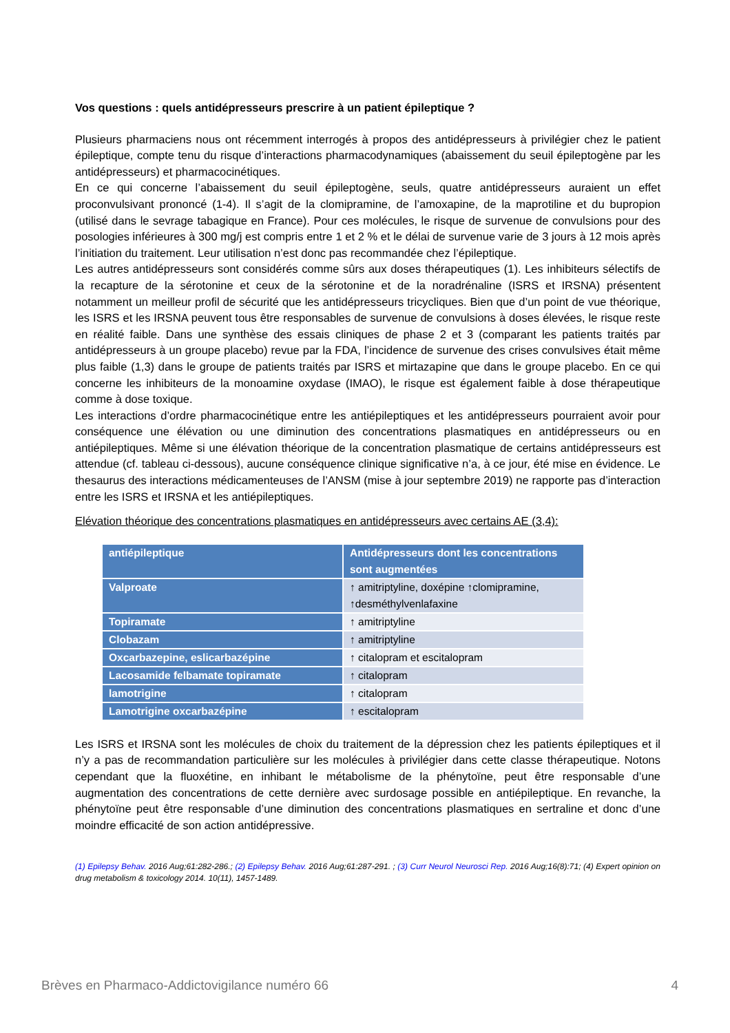Vos questions : quels antidépresseurs prescrire à un patient épileptique ?
Plusieurs pharmaciens nous ont récemment interrogés à propos des antidépresseurs à privilégier chez le patient épileptique, compte tenu du risque d’interactions pharmacodynamiques (abaissement du seuil épileptogène par les antidépresseurs) et pharmacocinétiques.
En ce qui concerne l’abaissement du seuil épileptogène, seuls, quatre antidépresseurs auraient un effet proconvulsivant prononcé (1-4). Il s’agit de la clomipramine, de l’amoxapine, de la maprotiline et du bupropion (utilisé dans le sevrage tabagique en France). Pour ces molécules, le risque de survenue de convulsions pour des posologies inférieures à 300 mg/j est compris entre 1 et 2 % et le délai de survenue varie de 3 jours à 12 mois après l’initiation du traitement. Leur utilisation n’est donc pas recommandée chez l’épileptique.
Les autres antidépresseurs sont considérés comme sûrs aux doses thérapeutiques (1). Les inhibiteurs sélectifs de la recapture de la sérotonine et ceux de la sérotonine et de la noradrénaline (ISRS et IRSNA) présentent notamment un meilleur profil de sécurité que les antidépresseurs tricycliques. Bien que d’un point de vue théorique, les ISRS et les IRSNA peuvent tous être responsables de survenue de convulsions à doses élevées, le risque reste en réalité faible. Dans une synthèse des essais cliniques de phase 2 et 3 (comparant les patients traités par antidépresseurs à un groupe placebo) revue par la FDA, l’incidence de survenue des crises convulsives était même plus faible (1,3) dans le groupe de patients traités par ISRS et mirtazapine que dans le groupe placebo. En ce qui concerne les inhibiteurs de la monoamine oxydase (IMAO), le risque est également faible à dose thérapeutique comme à dose toxique.
Les interactions d’ordre pharmacocinétique entre les antiépileptiques et les antidépresseurs pourraient avoir pour conséquence une élévation ou une diminution des concentrations plasmatiques en antidépresseurs ou en antiépileptiques. Même si une élévation théorique de la concentration plasmatique de certains antidépresseurs est attendue (cf. tableau ci-dessous), aucune conséquence clinique significative n’a, à ce jour, été mise en évidence. Le thesaurus des interactions médicamenteuses de l’ANSM (mise à jour septembre 2019) ne rapporte pas d’interaction entre les ISRS et IRSNA et les antiépileptiques.
Elévation théorique des concentrations plasmatiques en antidépresseurs avec certains AE (3,4):
| antiépileptique | Antidépresseurs dont les concentrations sont augmentées |
| --- | --- |
| Valproate | ↑ amitriptyline, doxépine ↑clomipramine, ↑desméthylvenlafaxine |
| Topiramate | ↑ amitriptyline |
| Clobazam | ↑ amitriptyline |
| Oxcarbazepine, eslicarbazépine | ↑ citalopram et escitalopram |
| Lacosamide felbamate topiramate | ↑ citalopram |
| lamotrigine | ↑ citalopram |
| Lamotrigine oxcarbazépine | ↑ escitalopram |
Les ISRS et IRSNA sont les molécules de choix du traitement de la dépression chez les patients épileptiques et il n’y a pas de recommandation particulière sur les molécules à privilégier dans cette classe thérapeutique. Notons cependant que la fluoxétine, en inhibant le métabolisme de la phénytoïne, peut être responsable d’une augmentation des concentrations de cette dernière avec surdosage possible en antiépileptique. En revanche, la phénytoïne peut être responsable d’une diminution des concentrations plasmatiques en sertraline et donc d’une moindre efficacité de son action antidépressive.
(1) Epilepsy Behav. 2016 Aug;61:282-286.; (2) Epilepsy Behav. 2016 Aug;61:287-291. ; (3) Curr Neurol Neurosci Rep. 2016 Aug;16(8):71; (4) Expert opinion on drug metabolism & toxicology 2014. 10(11), 1457-1489.
Brèves en Pharmaco-Addictovigilance numéro 66 4